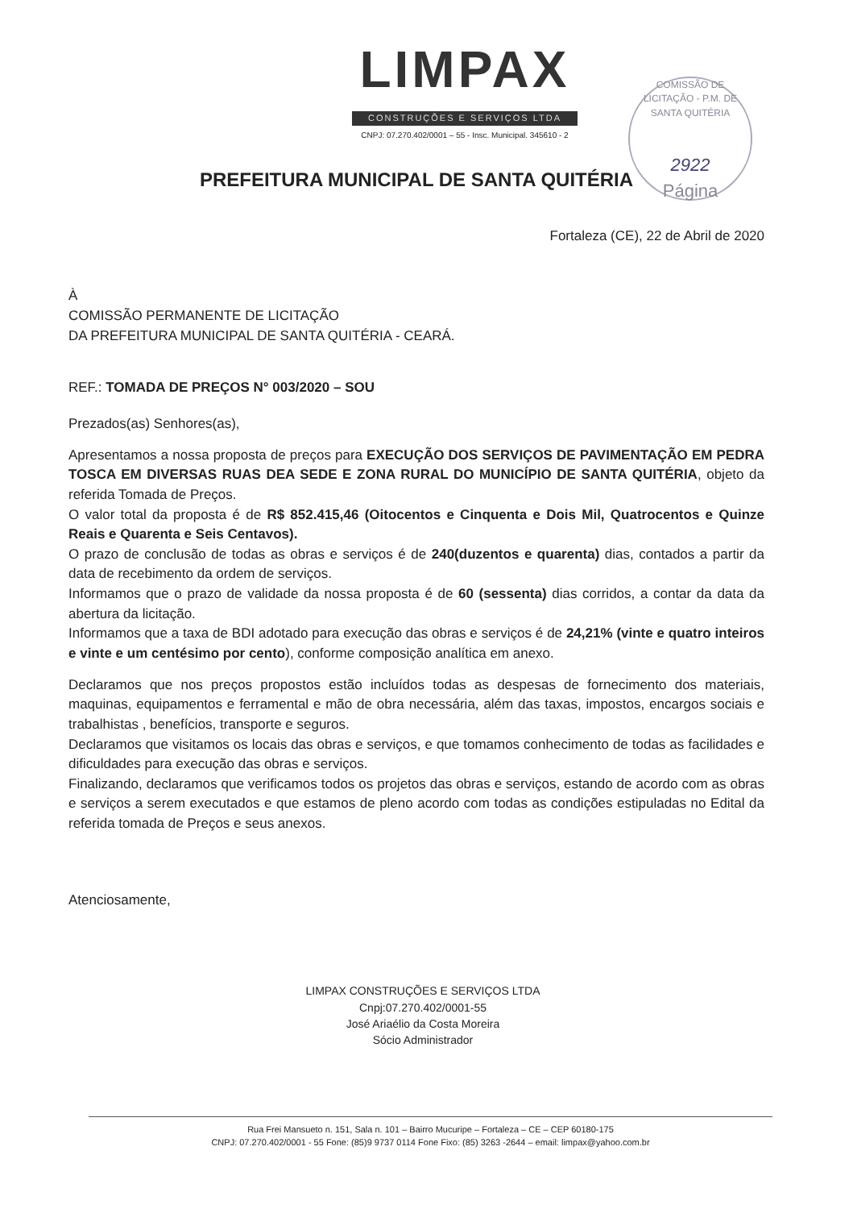LIMPAX
CONSTRUÇÕES E SERVIÇOS LTDA
CNPJ: 07.270.402/0001 – 55 - Insc. Municipal. 345610 - 2
COMISSÃO DE LICITAÇÃO - P.M. DE SANTA QUITÉRIA
2922
Página
PREFEITURA MUNICIPAL DE SANTA QUITÉRIA
Fortaleza (CE), 22 de Abril de 2020
À
COMISSÃO PERMANENTE DE LICITAÇÃO
DA PREFEITURA MUNICIPAL DE SANTA QUITÉRIA - CEARÁ.
REF.: TOMADA DE PREÇOS N° 003/2020 – SOU
Prezados(as) Senhores(as),
Apresentamos a nossa proposta de preços para EXECUÇÃO DOS SERVIÇOS DE PAVIMENTAÇÃO EM PEDRA TOSCA EM DIVERSAS RUAS DEA SEDE E ZONA RURAL DO MUNICÍPIO DE SANTA QUITÉRIA, objeto da referida Tomada de Preços.
O valor total da proposta é de R$ 852.415,46 (Oitocentos e Cinquenta e Dois Mil, Quatrocentos e Quinze Reais e Quarenta e Seis Centavos).
O prazo de conclusão de todas as obras e serviços é de 240(duzentos e quarenta) dias, contados a partir da data de recebimento da ordem de serviços.
Informamos que o prazo de validade da nossa proposta é de 60 (sessenta) dias corridos, a contar da data da abertura da licitação.
Informamos que a taxa de BDI adotado para execução das obras e serviços é de 24,21% (vinte e quatro inteiros e vinte e um centésimo por cento), conforme composição analítica em anexo.
Declaramos que nos preços propostos estão incluídos todas as despesas de fornecimento dos materiais, maquinas, equipamentos e ferramental e mão de obra necessária, além das taxas, impostos, encargos sociais e trabalhistas , benefícios, transporte e seguros.
Declaramos que visitamos os locais das obras e serviços, e que tomamos conhecimento de todas as facilidades e dificuldades para execução das obras e serviços.
Finalizando, declaramos que verificamos todos os projetos das obras e serviços, estando de acordo com as obras e serviços a serem executados e que estamos de pleno acordo com todas as condições estipuladas no Edital da referida tomada de Preços e seus anexos.
Atenciosamente,
LIMPAX CONSTRUÇÕES E SERVIÇOS LTDA
Cnpj:07.270.402/0001-55
José Ariaélio da Costa Moreira
Sócio Administrador
Rua Frei Mansueto n. 151, Sala n. 101 – Bairro Mucuripe – Fortaleza – CE – CEP 60180-175
CNPJ: 07.270.402/0001 - 55 Fone: (85)9 9737 0114 Fone Fixo: (85) 3263 -2644 – email: limpax@yahoo.com.br